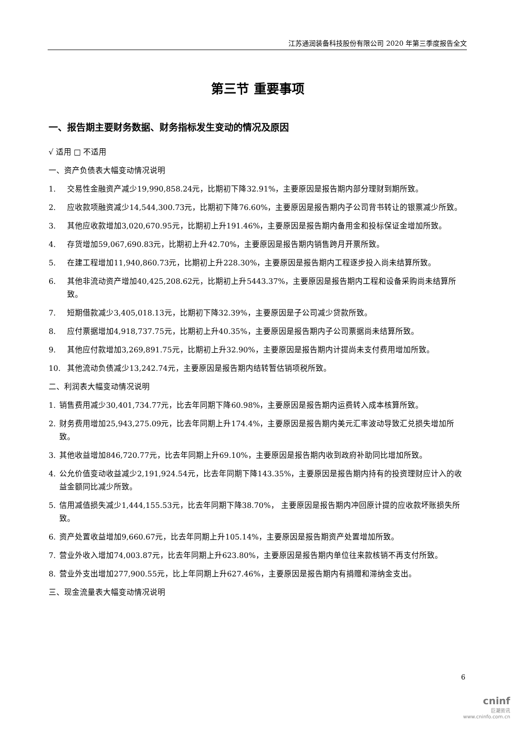江苏通润装备科技股份有限公司 2020 年第三季度报告全文
第三节 重要事项
一、报告期主要财务数据、财务指标发生变动的情况及原因
√ 适用 □ 不适用
一、资产负债表大幅变动情况说明
1. 交易性金融资产减少19,990,858.24元，比期初下降32.91%，主要原因是报告期内部分理财到期所致。
2. 应收款项融资减少14,544,300.73元，比期初下降76.60%，主要原因是报告期内子公司背书转让的银票减少所致。
3. 其他应收款增加3,020,670.95元，比期初上升191.46%，主要原因是报告期内备用金和投标保证金增加所致。
4. 存货增加59,067,690.83元，比期初上升42.70%，主要原因是报告期内销售跨月开票所致。
5. 在建工程增加11,940,860.73元，比期初上升228.30%，主要原因是报告期内工程逐步投入尚未结算所致。
6. 其他非流动资产增加40,425,208.62元，比期初上升5443.37%，主要原因是报告期内工程和设备采购尚未结算所致。
7. 短期借款减少3,405,018.13元，比期初下降32.39%，主要原因是子公司减少贷款所致。
8. 应付票据增加4,918,737.75元，比期初上升40.35%，主要原因是报告期内子公司票据尚未结算所致。
9. 其他应付款增加3,269,891.75元，比期初上升32.90%，主要原因是报告期内计提尚未支付费用增加所致。
10. 其他流动负债减少13,242.74元，主要原因是报告期内结转暂估销项税所致。
二、利润表大幅变动情况说明
1. 销售费用减少30,401,734.77元，比去年同期下降60.98%，主要原因是报告期内运费转入成本核算所致。
2. 财务费用增加25,943,275.09元，比去年同期上升174.4%，主要原因是报告期内美元汇率波动导致汇兑损失增加所致。
3. 其他收益增加846,720.77元，比去年同期上升69.10%，主要原因是报告期内收到政府补助同比增加所致。
4. 公允价值变动收益减少2,191,924.54元，比去年同期下降143.35%，主要原因是报告期内持有的投资理财应计入的收益金额同比减少所致。
5. 信用减值损失减少1,444,155.53元，比去年同期下降38.70%， 主要原因是报告期内冲回原计提的应收款坏账损失所致。
6. 资产处置收益增加9,660.67元，比去年同期上升105.14%，主要原因是报告期资产处置增加所致。
7. 营业外收入增加74,003.87元，比去年同期上升623.80%，主要原因是报告期内单位往来款核销不再支付所致。
8. 营业外支出增加277,900.55元，比上年同期上升627.46%，主要原因是报告期内有捐赠和滞纳金支出。
三、现金流量表大幅变动情况说明
6
cninf
巨潮资讯
www.cninfo.com.cn